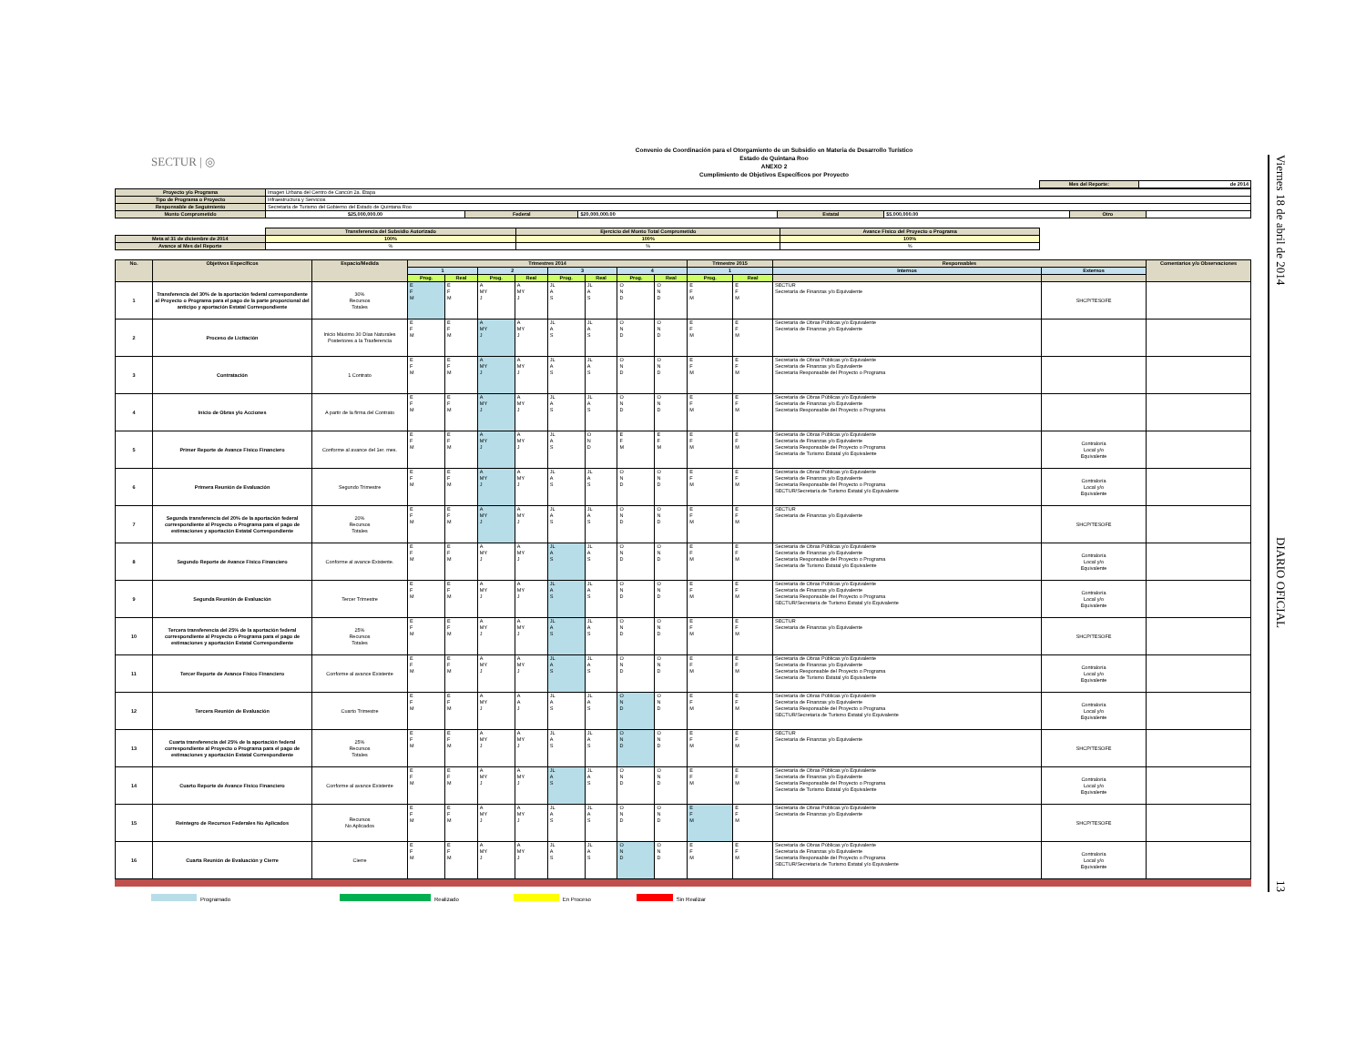SECTUR | ◎
Convenio de Coordinación para el Otorgamiento de un Subsidio en Materia de Desarrollo Turístico
Estado de Quintana Roo
ANEXO 2
Cumplimiento de Objetivos Específicos por Proyecto
| Mes del Reporte: | de 2014 |
| Proyecto y/o Programa | Imagen Urbana del Centro de Cancún 2a. Etapa | | | | | | |
| Tipo de Programa o Proyecto | Infraestructura y Servicios | | | | | | |
| Responsable de Seguimiento | Secretaría de Turismo del Gobierno del Estado de Quintana Roo | | | | | | |
| Monto Comprometido | $25,000,000.00 | Federal | $20,000,000.00 | Estatal | $5,000,000.00 | Otro | |
| | Transferencia del Subsidio Autorizado | Ejercicio del Monto Total Comprometido | Avance Físico del Proyecto o Programa |
| Meta al 31 de diciembre de 2014 | 100% | 100% | 100% |
| Avance al Mes del Reporte | % | % | % |
| No. | Objetivos Específicos | Espacio/Medida | Trimestres 2014 | | | | | | | | Trimestre 2015 | | Responsables | | Comentarios y/o Observaciones |
| --- | --- | --- | --- | --- | --- | --- | --- | --- | --- | --- | --- | --- | --- | --- | --- |
| | | | 1 | | 2 | | 3 | | 4 | | 1 | | Internos | Externos | |
| | | | Prog. | Real | Prog. | Real | Prog. | Real | Prog. | Real | Prog. | Real | | | |
| 1 | Transferencia del 30% de la aportación federal correspondiente al Proyecto o Programa para el pago de la parte proporcional del anticipo y aportación Estatal Correspondiente | 30% Recursos Totales | E F M | E F M | A MY J | A MY J | JL A S | JL A S | O N D | O N D | E F M | E F M | SECTUR Secretaría de Finanzas y/o Equivalente | SHCP/TESOFE | |
| 2 | Proceso de Licitación | Inicio Máximo 30 Días Naturales Posteriores a la Trasferencia | E F M | E F M | A MY J | A MY J | JL A S | JL A S | O N D | O N D | E F M | E F M | Secretaría de Obras Públicas y/o Equivalente Secretaría de Finanzas y/o Equivalente | | |
| 3 | Contratación | 1 Contrato | E F M | E F M | A MY J | A MY J | JL A S | JL A S | O N D | O N D | E F M | E F M | Secretaría de Obras Públicas y/o Equivalente Secretaría de Finanzas y/o Equivalente Secretaría Responsable del Proyecto o Programa | | |
| 4 | Inicio de Obras y/o Acciones | A partir de la firma del Contrato | E F M | E F M | A MY J | A MY J | JL A S | JL A S | O N D | O N D | E F M | E F M | Secretaría de Obras Públicas y/o Equivalente Secretaría de Finanzas y/o Equivalente Secretaría Responsable del Proyecto o Programa | | |
| 5 | Primer Reporte de Avance Físico Financiero | Conforme al avance del 1er. mes. | E F M | E F M | A MY J | A MY J | JL A S | O N D | E F M | E F M | E F M | E F M | Secretaría de Obras Públicas y/o Equivalente Secretaría de Finanzas y/o Equivalente Secretaría Responsable del Proyecto o Programa Secretaría de Turismo Estatal y/o Equivalente | Contraloría Local y/o Equivalente | |
| 6 | Primera Reunión de Evaluación | Segundo Trimestre | E F M | E F M | A MY J | A MY J | JL A S | JL A S | O N D | O N D | E F M | E F M | Secretaría de Obras Públicas y/o Equivalente Secretaría de Finanzas y/o Equivalente Secretaría Responsable del Proyecto o Programa SECTUR/Secretaría de Turismo Estatal y/o Equivalente | Contraloría Local y/o Equivalente | |
| 7 | Segunda transferencia del 20% de la aportación federal correspondiente al Proyecto o Programa para el pago de estimaciones y aportación Estatal Correspondiente | 20% Recursos Totales | E F M | E F M | A MY J | A MY J | JL A S | JL A S | O N D | O N D | E F M | E F M | SECTUR Secretaría de Finanzas y/o Equivalente | SHCP/TESOFE | |
| 8 | Segundo Reporte de Avance Físico Financiero | Conforme al avance Existente. | E F M | E F M | A MY J | A MY J | JL A S | JL A S | O N D | O N D | E F M | E F M | Secretaría de Obras Públicas y/o Equivalente Secretaría de Finanzas y/o Equivalente Secretaría Responsable del Proyecto o Programa Secretaría de Turismo Estatal y/o Equivalente | Contraloría Local y/o Equivalente | |
| 9 | Segunda Reunión de Evaluación | Tercer Trimestre | E F M | E F M | A MY J | A MY J | JL A S | JL A S | O N D | O N D | E F M | E F M | Secretaría de Obras Públicas y/o Equivalente Secretaría de Finanzas y/o Equivalente Secretaría Responsable del Proyecto o Programa SECTUR/Secretaría de Turismo Estatal y/o Equivalente | Contraloría Local y/o Equivalente | |
| 10 | Tercera transferencia del 25% de la aportación federal correspondiente al Proyecto o Programa para el pago de estimaciones y aportación Estatal Correspondiente | 25% Recursos Totales | E F M | E F M | A MY J | A MY J | JL A S | JL A S | O N D | O N D | E F M | E F M | SECTUR Secretaría de Finanzas y/o Equivalente | SHCP/TESOFE | |
| 11 | Tercer Reporte de Avance Físico Financiero | Conforme al avance Existente | E F M | E F M | A MY J | A MY J | JL A S | JL A S | O N D | O N D | E F M | E F M | Secretaría de Obras Públicas y/o Equivalente Secretaría de Finanzas y/o Equivalente Secretaría Responsable del Proyecto o Programa Secretaría de Turismo Estatal y/o Equivalente | Contraloría Local y/o Equivalente | |
| 12 | Tercera Reunión de Evaluación | Cuarto Trimestre | E F M | E F M | A MY J | A A J | JL A S | JL A S | O N D | O N D | E F M | E F M | Secretaría de Obras Públicas y/o Equivalente Secretaría de Finanzas y/o Equivalente Secretaría Responsable del Proyecto o Programa SECTUR/Secretaría de Turismo Estatal y/o Equivalente | Contraloría Local y/o Equivalente | |
| 13 | Cuarta transferencia del 25% de la aportación federal correspondiente al Proyecto o Programa para el pago de estimaciones y aportación Estatal Correspondiente | 25% Recursos Totales | E F M | E F M | A MY J | A MY J | JL A S | JL A S | O N D | O N D | E F M | E F M | SECTUR Secretaría de Finanzas y/o Equivalente | SHCP/TESOFE | |
| 14 | Cuarto Reporte de Avance Físico Financiero | Conforme al avance Existente | E F M | E F M | A MY J | A MY J | JL A S | JL A S | O N D | O N D | E F M | E F M | Secretaría de Obras Públicas y/o Equivalente Secretaría de Finanzas y/o Equivalente Secretaría Responsable del Proyecto o Programa Secretaría de Turismo Estatal y/o Equivalente | Contraloría Local y/o Equivalente | |
| 15 | Reintegro de Recursos Federales No Aplicados | Recursos No Aplicados | E F M | E F M | A MY J | A MY J | JL A S | JL A S | O N D | O N D | E F M | E F M | Secretaría de Obras Públicas y/o Equivalente Secretaría de Finanzas y/o Equivalente | SHCP/TESOFE | |
| 16 | Cuarta Reunión de Evaluación y Cierre | Cierre | E F M | E F M | A MY J | A MY J | JL A S | JL A S | O N D | O N D | E F M | E F M | Secretaría de Obras Públicas y/o Equivalente Secretaría de Finanzas y/o Equivalente Secretaría Responsable del Proyecto o Programa SECTUR/Secretaría de Turismo Estatal y/o Equivalente | Contraloría Local y/o Equivalente | |
Programado Realizado En Proceso Sin Realizar
Viernes 18 de abril de 2014 DIARIO OFICIAL 13